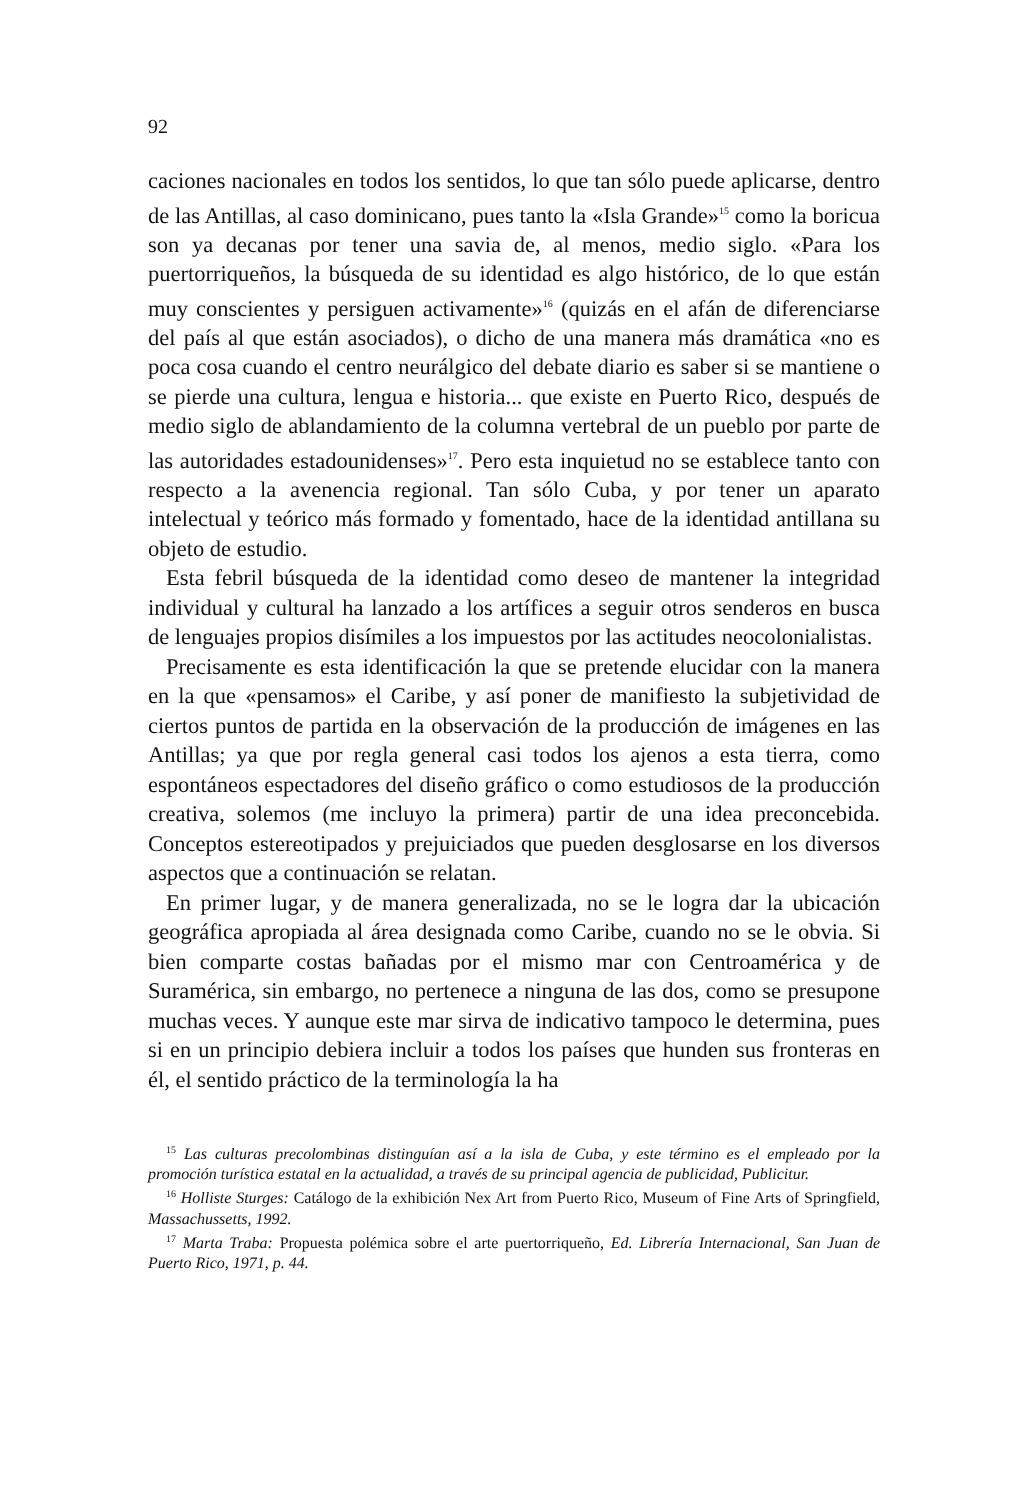92
caciones nacionales en todos los sentidos, lo que tan sólo puede aplicarse, dentro de las Antillas, al caso dominicano, pues tanto la «Isla Grande»<sup>15</sup> como la boricua son ya decanas por tener una savia de, al menos, medio siglo. «Para los puertorriqueños, la búsqueda de su identidad es algo histórico, de lo que están muy conscientes y persiguen activamente»<sup>16</sup> (quizás en el afán de diferenciarse del país al que están asociados), o dicho de una manera más dramática «no es poca cosa cuando el centro neurálgico del debate diario es saber si se mantiene o se pierde una cultura, lengua e historia... que existe en Puerto Rico, después de medio siglo de ablandamiento de la columna vertebral de un pueblo por parte de las autoridades estadounidenses»<sup>17</sup>. Pero esta inquietud no se establece tanto con respecto a la avenencia regional. Tan sólo Cuba, y por tener un aparato intelectual y teórico más formado y fomentado, hace de la identidad antillana su objeto de estudio.
Esta febril búsqueda de la identidad como deseo de mantener la integridad individual y cultural ha lanzado a los artífices a seguir otros senderos en busca de lenguajes propios disímiles a los impuestos por las actitudes neocolonialistas.
Precisamente es esta identificación la que se pretende elucidar con la manera en la que «pensamos» el Caribe, y así poner de manifiesto la subjetividad de ciertos puntos de partida en la observación de la producción de imágenes en las Antillas; ya que por regla general casi todos los ajenos a esta tierra, como espontáneos espectadores del diseño gráfico o como estudiosos de la producción creativa, solemos (me incluyo la primera) partir de una idea preconcebida. Conceptos estereotipados y prejuiciados que pueden desglosarse en los diversos aspectos que a continuación se relatan.
En primer lugar, y de manera generalizada, no se le logra dar la ubicación geográfica apropiada al área designada como Caribe, cuando no se le obvia. Si bien comparte costas bañadas por el mismo mar con Centroamérica y de Suramérica, sin embargo, no pertenece a ninguna de las dos, como se presupone muchas veces. Y aunque este mar sirva de indicativo tampoco le determina, pues si en un principio debiera incluir a todos los países que hunden sus fronteras en él, el sentido práctico de la terminología la ha
<sup>15</sup> Las culturas precolombinas distinguían así a la isla de Cuba, y este término es el empleado por la promoción turística estatal en la actualidad, a través de su principal agencia de publicidad, Publicitur.
<sup>16</sup> Holliste Sturges: Catálogo de la exhibición Nex Art from Puerto Rico, Museum of Fine Arts of Springfield, Massachussetts, 1992.
<sup>17</sup> Marta Traba: Propuesta polémica sobre el arte puertorriqueño, Ed. Librería Internacional, San Juan de Puerto Rico, 1971, p. 44.